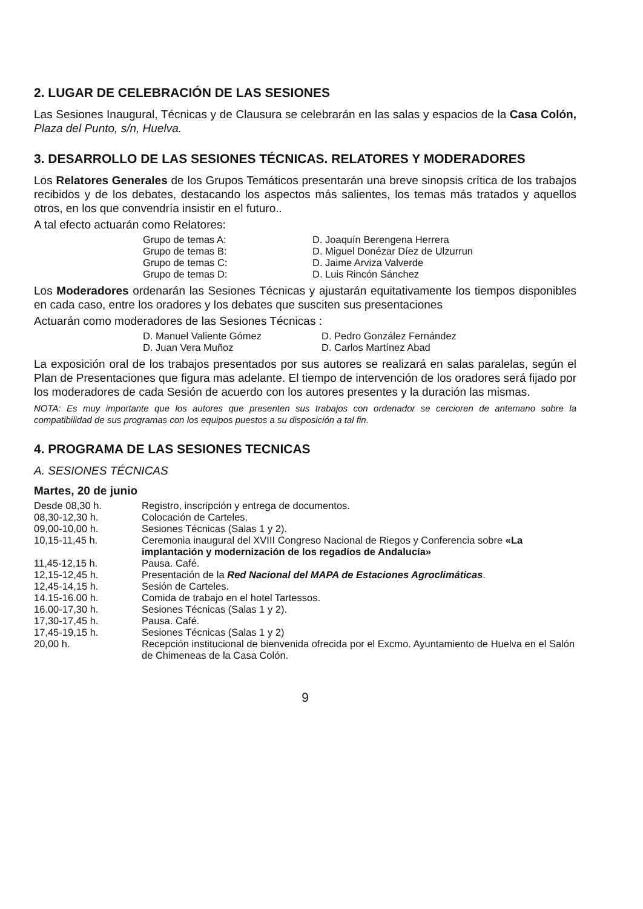2. LUGAR DE CELEBRACIÓN DE LAS SESIONES
Las Sesiones Inaugural, Técnicas y de Clausura se celebrarán en las salas y espacios de la Casa Colón, Plaza del Punto, s/n, Huelva.
3. DESARROLLO DE LAS SESIONES TÉCNICAS. RELATORES Y MODERADORES
Los Relatores Generales de los Grupos Temáticos presentarán una breve sinopsis crítica de los trabajos recibidos y de los debates, destacando los aspectos más salientes, los temas más tratados y aquellos otros, en los que convendría insistir en el futuro..
A tal efecto actuarán como Relatores:
| Grupo de temas A: | D. Joaquín Berengena Herrera |
| Grupo de temas B: | D. Miguel Donézar Díez de Ulzurrun |
| Grupo de temas C: | D. Jaime Arviza Valverde |
| Grupo de temas D: | D. Luis Rincón Sánchez |
Los Moderadores ordenarán las Sesiones Técnicas y ajustarán equitativamente los tiempos disponibles en cada caso, entre los oradores y los debates que susciten sus presentaciones
Actuarán como moderadores de las Sesiones Técnicas :
| D. Manuel Valiente Gómez | D. Pedro González Fernández |
| D. Juan Vera Muñoz | D. Carlos Martínez Abad |
La exposición oral de los trabajos presentados por sus autores se realizará en salas paralelas, según el Plan de Presentaciones que figura mas adelante. El tiempo de intervención de los oradores será fijado por los moderadores de cada Sesión de acuerdo con los autores presentes y la duración las mismas.
NOTA: Es muy importante que los autores que presenten sus trabajos con ordenador se cercioren de antemano sobre la compatibilidad de sus programas con los equipos puestos a su disposición a tal fin.
4. PROGRAMA DE LAS SESIONES TECNICAS
A. SESIONES TÉCNICAS
Martes, 20 de junio
| Desde 08,30 h. | Registro, inscripción y entrega de documentos. |
| 08,30-12,30 h. | Colocación de Carteles. |
| 09,00-10,00 h. | Sesiones Técnicas (Salas 1 y 2). |
| 10,15-11,45 h. | Ceremonia inaugural del XVIII Congreso Nacional de Riegos y Conferencia sobre «La implantación y modernización de los regadíos de Andalucía» |
| 11,45-12,15 h. | Pausa. Café. |
| 12,15-12,45 h. | Presentación de la Red Nacional del MAPA de Estaciones Agroclimáticas . |
| 12,45-14,15 h. | Sesión de Carteles. |
| 14.15-16.00 h. | Comida de trabajo en el hotel Tartessos. |
| 16.00-17,30 h. | Sesiones Técnicas (Salas 1 y 2). |
| 17,30-17,45 h. | Pausa. Café. |
| 17,45-19,15 h. | Sesiones Técnicas (Salas 1 y 2) |
| 20,00 h. | Recepción institucional de bienvenida ofrecida por el Excmo. Ayuntamiento de Huelva en el Salón de Chimeneas de la Casa Colón. |
9